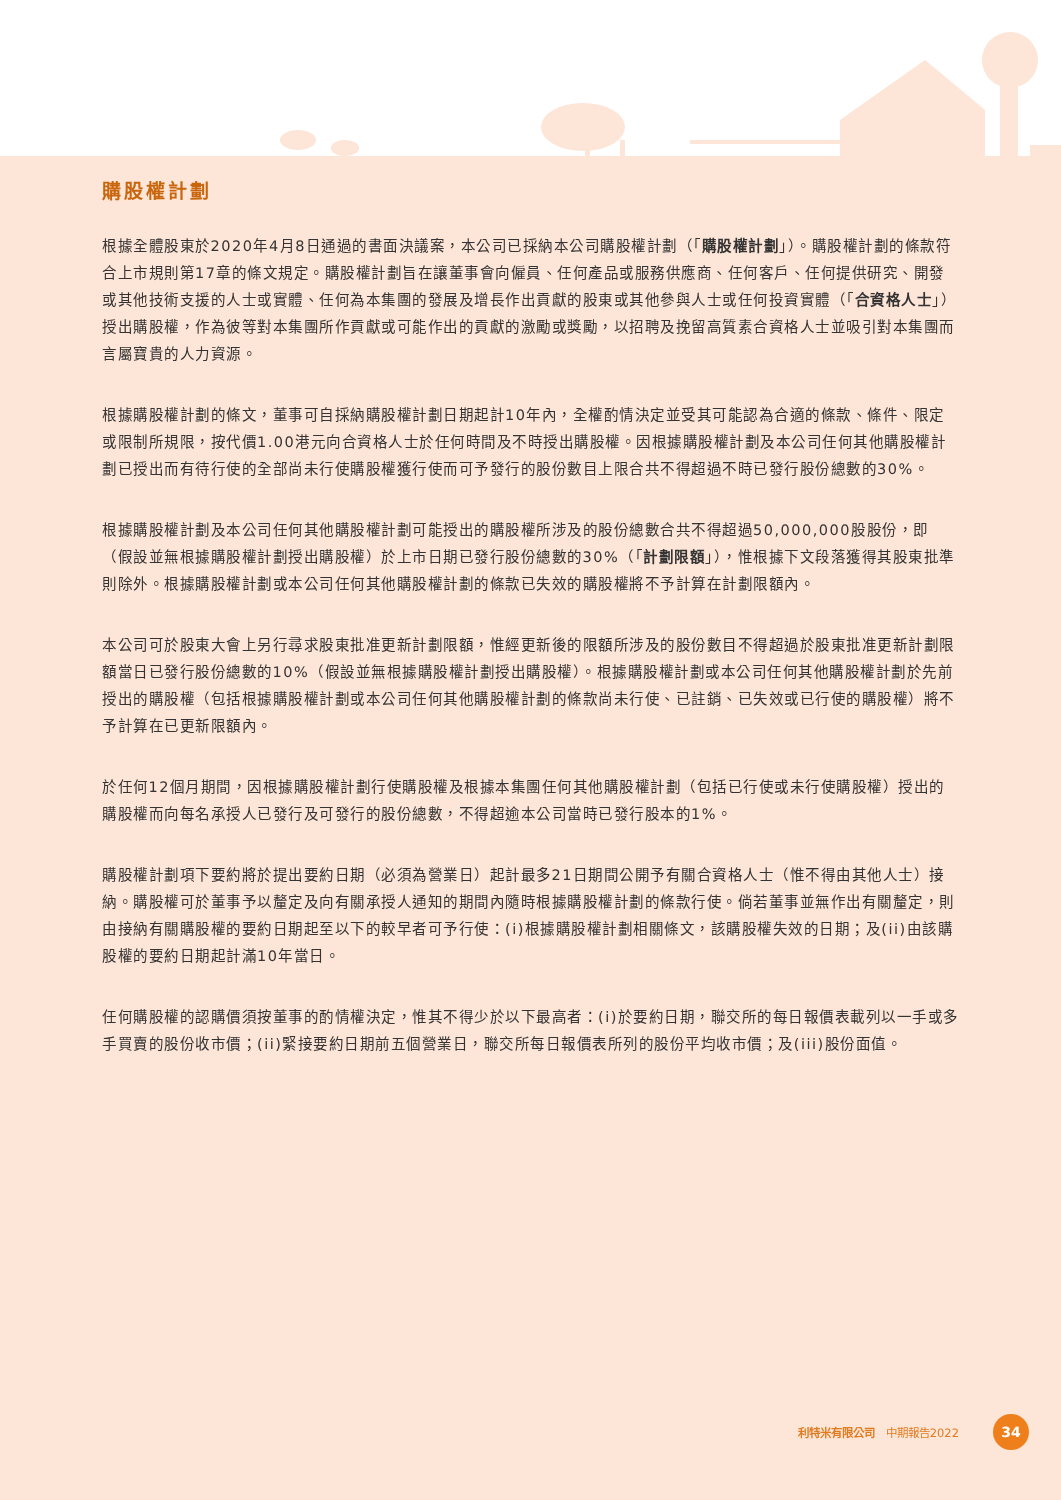購股權計劃
根據全體股東於2020年4月8日通過的書面決議案，本公司已採納本公司購股權計劃（「購股權計劃」）。購股權計劃的條款符合上市規則第17章的條文規定。購股權計劃旨在讓董事會向僱員、任何產品或服務供應商、任何客戶、任何提供研究、開發或其他技術支援的人士或實體、任何為本集團的發展及增長作出貢獻的股東或其他參與人士或任何投資實體（「合資格人士」）授出購股權，作為彼等對本集團所作貢獻或可能作出的貢獻的激勵或獎勵，以招聘及挽留高質素合資格人士並吸引對本集團而言屬寶貴的人力資源。
根據購股權計劃的條文，董事可自採納購股權計劃日期起計10年內，全權酌情決定並受其可能認為合適的條款、條件、限定或限制所規限，按代價1.00港元向合資格人士於任何時間及不時授出購股權。因根據購股權計劃及本公司任何其他購股權計劃已授出而有待行使的全部尚未行使購股權獲行使而可予發行的股份數目上限合共不得超過不時已發行股份總數的30%。
根據購股權計劃及本公司任何其他購股權計劃可能授出的購股權所涉及的股份總數合共不得超過50,000,000股股份，即（假設並無根據購股權計劃授出購股權）於上市日期已發行股份總數的30%（「計劃限額」），惟根據下文段落獲得其股東批準則除外。根據購股權計劃或本公司任何其他購股權計劃的條款已失效的購股權將不予計算在計劃限額內。
本公司可於股東大會上另行尋求股東批准更新計劃限額，惟經更新後的限額所涉及的股份數目不得超過於股東批准更新計劃限額當日已發行股份總數的10%（假設並無根據購股權計劃授出購股權）。根據購股權計劃或本公司任何其他購股權計劃於先前授出的購股權（包括根據購股權計劃或本公司任何其他購股權計劃的條款尚未行使、已註銷、已失效或已行使的購股權）將不予計算在已更新限額內。
於任何12個月期間，因根據購股權計劃行使購股權及根據本集團任何其他購股權計劃（包括已行使或未行使購股權）授出的購股權而向每名承授人已發行及可發行的股份總數，不得超逾本公司當時已發行股本的1%。
購股權計劃項下要約將於提出要約日期（必須為營業日）起計最多21日期間公開予有關合資格人士（惟不得由其他人士）接納。購股權可於董事予以釐定及向有關承授人通知的期間內隨時根據購股權計劃的條款行使。倘若董事並無作出有關釐定，則由接納有關購股權的要約日期起至以下的較早者可予行使：(i)根據購股權計劃相關條文，該購股權失效的日期；及(ii)由該購股權的要約日期起計滿10年當日。
任何購股權的認購價須按董事的酌情權決定，惟其不得少於以下最高者：(i)於要約日期，聯交所的每日報價表載列以一手或多手買賣的股份收市價；(ii)緊接要約日期前五個營業日，聯交所每日報價表所列的股份平均收市價；及(iii)股份面值。
利特米有限公司　中期報告2022
34